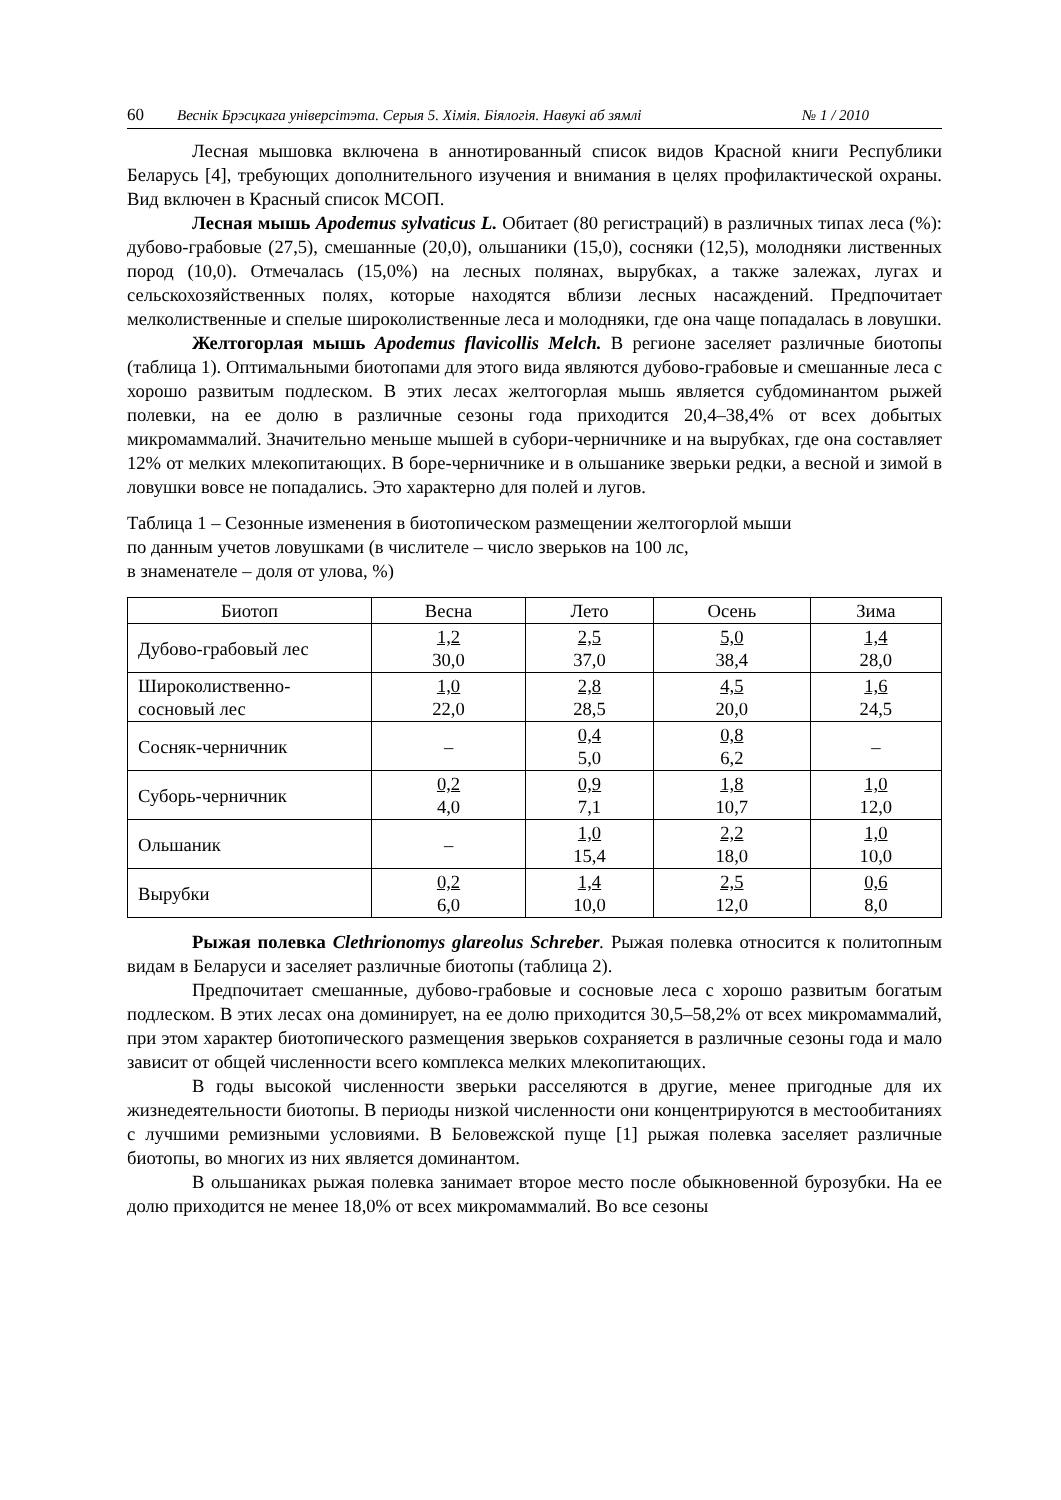60 Веснік Брэсцкага універсітэта. Серыя 5. Хімія. Біялогія. Навукі аб зямлі № 1 / 2010
Лесная мышовка включена в аннотированный список видов Красной книги Республики Беларусь [4], требующих дополнительного изучения и внимания в целях профилактической охраны. Вид включен в Красный список МСОП.
Лесная мышь Apodemus sylvaticus L. Обитает (80 регистраций) в различных типах леса (%): дубово-грабовые (27,5), смешанные (20,0), ольшаники (15,0), сосняки (12,5), молодняки лиственных пород (10,0). Отмечалась (15,0%) на лесных полянах, вырубках, а также залежах, лугах и сельскохозяйственных полях, которые находятся вблизи лесных насаждений. Предпочитает мелколиственные и спелые широколиственные леса и молодняки, где она чаще попадалась в ловушки.
Желтогорлая мышь Apodemus flavicollis Melch. В регионе заселяет различные биотопы (таблица 1). Оптимальными биотопами для этого вида являются дубово-грабовые и смешанные леса с хорошо развитым подлеском. В этих лесах желтогорлая мышь является субдоминантом рыжей полевки, на ее долю в различные сезоны года приходится 20,4–38,4% от всех добытых микромаммалий. Значительно меньше мышей в субори-черничнике и на вырубках, где она составляет 12% от мелких млекопитающих. В боре-черничнике и в ольшанике зверьки редки, а весной и зимой в ловушки вовсе не попадались. Это характерно для полей и лугов.
Таблица 1 – Сезонные изменения в биотопическом размещении желтогорлой мыши
по данным учетов ловушками (в числителе – число зверьков на 100 лс,
в знаменателе – доля от улова, %)
| Биотоп | Весна | Лето | Осень | Зима |
| --- | --- | --- | --- | --- |
| Дубово-грабовый лес | 1,2 30,0 | 2,5 37,0 | 5,0 38,4 | 1,4 28,0 |
| Широколиственно- сосновый лес | 1,0 22,0 | 2,8 28,5 | 4,5 20,0 | 1,6 24,5 |
| Сосняк-черничник | – | 0,4 5,0 | 0,8 6,2 | – |
| Суборь-черничник | 0,2 4,0 | 0,9 7,1 | 1,8 10,7 | 1,0 12,0 |
| Ольшаник | – | 1,0 15,4 | 2,2 18,0 | 1,0 10,0 |
| Вырубки | 0,2 6,0 | 1,4 10,0 | 2,5 12,0 | 0,6 8,0 |
Рыжая полевка Clethrionomys glareolus Schreber. Рыжая полевка относится к политопным видам в Беларуси и заселяет различные биотопы (таблица 2).
Предпочитает смешанные, дубово-грабовые и сосновые леса с хорошо развитым богатым подлеском. В этих лесах она доминирует, на ее долю приходится 30,5–58,2% от всех микромаммалий, при этом характер биотопического размещения зверьков сохраняется в различные сезоны года и мало зависит от общей численности всего комплекса мелких млекопитающих.
В годы высокой численности зверьки расселяются в другие, менее пригодные для их жизнедеятельности биотопы. В периоды низкой численности они концентрируются в местообитаниях с лучшими ремизными условиями. В Беловежской пуще [1] рыжая полевка заселяет различные биотопы, во многих из них является доминантом.
В ольшаниках рыжая полевка занимает второе место после обыкновенной бурозубки. На ее долю приходится не менее 18,0% от всех микромаммалий. Во все сезоны